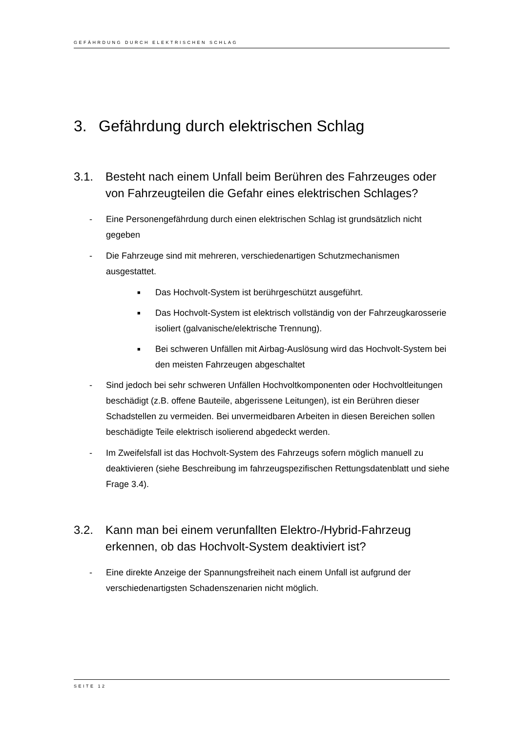GEFÄHRDUNG DURCH ELEKTRISCHEN SCHLAG
3. Gefährdung durch elektrischen Schlag
3.1. Besteht nach einem Unfall beim Berühren des Fahrzeuges oder von Fahrzeugteilen die Gefahr eines elektrischen Schlages?
- Eine Personengefährdung durch einen elektrischen Schlag ist grundsätzlich nicht gegeben
- Die Fahrzeuge sind mit mehreren, verschiedenartigen Schutzmechanismen ausgestattet.
■ Das Hochvolt-System ist berührgeschützt ausgeführt.
■ Das Hochvolt-System ist elektrisch vollständig von der Fahrzeugkarosserie isoliert (galvanische/elektrische Trennung).
■ Bei schweren Unfällen mit Airbag-Auslösung wird das Hochvolt-System bei den meisten Fahrzeugen abgeschaltet
- Sind jedoch bei sehr schweren Unfällen Hochvoltkomponenten oder Hochvoltleitungen beschädigt (z.B. offene Bauteile, abgerissene Leitungen), ist ein Berühren dieser Schadstellen zu vermeiden. Bei unvermeidbaren Arbeiten in diesen Bereichen sollen beschädigte Teile elektrisch isolierend abgedeckt werden.
- Im Zweifelsfall ist das Hochvolt-System des Fahrzeugs sofern möglich manuell zu deaktivieren (siehe Beschreibung im fahrzeugspezifischen Rettungsdatenblatt und siehe Frage 3.4).
3.2. Kann man bei einem verunfallten Elektro-/Hybrid-Fahrzeug erkennen, ob das Hochvolt-System deaktiviert ist?
- Eine direkte Anzeige der Spannungsfreiheit nach einem Unfall ist aufgrund der verschiedenartigsten Schadenszenarien nicht möglich.
SEITE 12